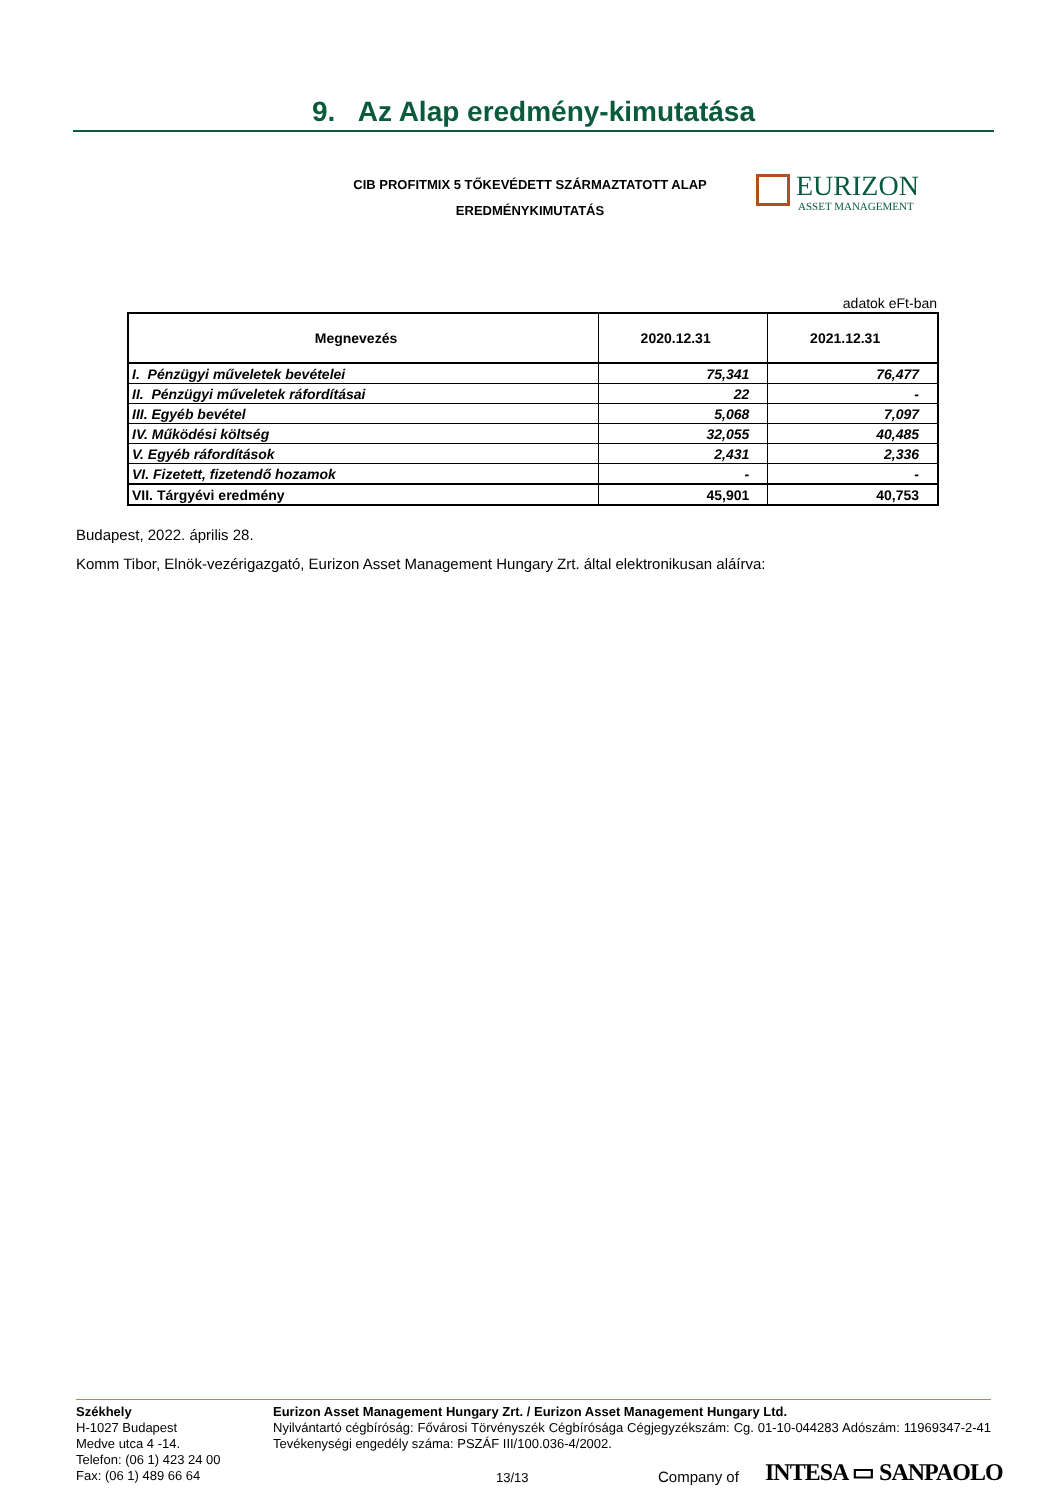9. Az Alap eredmény-kimutatása
CIB PROFITMIX 5 TŐKEVÉDETT SZÁRMAZTATOTT ALAP
EREDMÉNYKIMUTATÁS
EURIZON
ASSET MANAGEMENT
adatok eFt-ban
| Megnevezés | 2020.12.31 | 2021.12.31 |
| --- | --- | --- |
| I. Pénzügyi műveletek bevételei | 75,341 | 76,477 |
| II. Pénzügyi műveletek ráfordításai | 22 | - |
| III. Egyéb bevétel | 5,068 | 7,097 |
| IV. Működési költség | 32,055 | 40,485 |
| V. Egyéb ráfordítások | 2,431 | 2,336 |
| VI. Fizetett, fizetendő hozamok | - | - |
| VII. Tárgyévi eredmény | 45,901 | 40,753 |
Budapest, 2022. április 28.
Komm Tibor, Elnök-vezérigazgató, Eurizon Asset Management Hungary Zrt. által elektronikusan aláírva:
Székhely
H-1027 Budapest
Medve utca 4 -14.
Telefon: (06 1) 423 24 00
Fax: (06 1) 489 66 64
Eurizon Asset Management Hungary Zrt. / Eurizon Asset Management Hungary Ltd.
Nyilvántartó cégbíróság: Fővárosi Törvényszék Cégbírósága Cégjegyzékszám: Cg. 01-10-044283 Adószám: 11969347-2-41 Tevékenységi engedély száma: PSZÁF III/100.036-4/2002.
13/13 Company of INTESA ▭ SANPAOLO